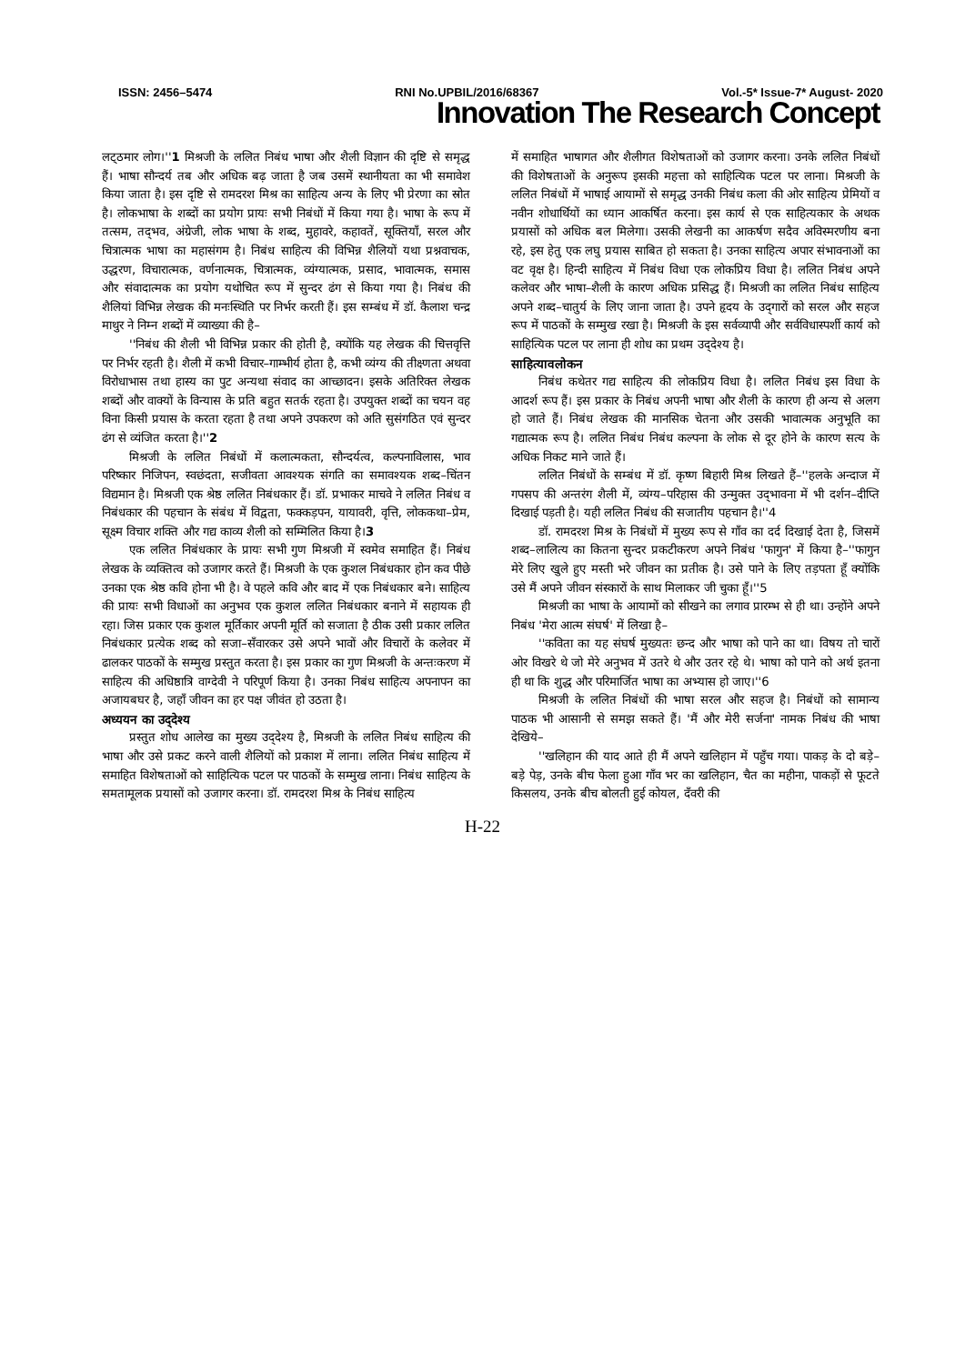ISSN: 2456–5474 RNI No.UPBIL/2016/68367 Vol.-5* Issue-7* August- 2020
Innovation The Research Concept
लट्‌ठमार लोग।''1 मिश्रजी के ललित निबंध भाषा और शैली विज्ञान की दृष्टि से समृद्ध हैं। भाषा सौन्दर्य तब और अधिक बढ़ जाता है जब उसमें स्थानीयता का भी समावेश किया जाता है। इस दृष्टि से रामदरश मिश्र का साहित्य अन्य के लिए भी प्रेरणा का स्रोत है। लोकभाषा के शब्दों का प्रयोग प्रायः सभी निबंधों में किया गया है। भाषा के रूप में तत्सम, तद्‌भव, अंग्रेजी, लोक भाषा के शब्द, मुहावरे, कहावतें, सूक्तियाँ, सरल और चित्रात्मक भाषा का महासंगम है। निबंध साहित्य की विभिन्न शैलियों यथा प्रश्नवाचक, उद्धरण, विचारात्मक, वर्णनात्मक, चित्रात्मक, व्यंग्यात्मक, प्रसाद, भावात्मक, समास और संवादात्मक का प्रयोग यथोचित रूप में सुन्दर ढंग से किया गया है। निबंध की शैलियां विभिन्न लेखक की मनःस्थिति पर निर्भर करती हैं। इस सम्बंध में डॉ. कैलाश चन्द्र माथुर ने निम्न शब्दों में व्याख्या की है–
''निबंध की शैली भी विभिन्न प्रकार की होती है, क्योंकि यह लेखक की चित्तवृत्ति पर निर्भर रहती है। शैली में कभी विचार–गाम्भीर्य होता है, कभी व्यंग्य की तीक्ष्णता अथवा विरोधाभास तथा हास्य का पुट अन्यथा संवाद का आच्छादन। इसके अतिरिक्त लेखक शब्दों और वाक्यों के विन्यास के प्रति बहुत सतर्क रहता है। उपयुक्त शब्दों का चयन वह विना किसी प्रयास के करता रहता है तथा अपने उपकरण को अति सुसंगठित एवं सुन्दर ढंग से व्यंजित करता है।''2
मिश्रजी के ललित निबंधों में कलात्मकता, सौन्दर्यत्व, कल्पनाविलास, भाव परिष्कार निजिपन, स्वछंदता, सजीवता आवश्यक संगति का समावश्यक शब्द–चिंतन विद्यमान है। मिश्रजी एक श्रेष्ठ ललित निबंधकार हैं। डॉ. प्रभाकर माचवे ने ललित निबंध व निबंधकार की पहचान के संबंध में विद्वता, फक्कड़पन, यायावरी, वृत्ति, लोककथा–प्रेम, सूक्ष्म विचार शक्ति और गद्य काव्य शैली को सम्मिलित किया है।3
एक ललित निबंधकार के प्रायः सभी गुण मिश्रजी में स्वमेव समाहित हैं। निबंध लेखक के व्यक्तित्व को उजागर करते हैं। मिश्रजी के एक कुशल निबंधकार होन कव पीछे उनका एक श्रेष्ठ कवि होना भी है। वे पहले कवि और बाद में एक निबंधकार बने। साहित्य की प्रायः सभी विधाओं का अनुभव एक कुशल ललित निबंधकार बनाने में सहायक ही रहा। जिस प्रकार एक कुशल मूर्तिकार अपनी मूर्ति को सजाता है ठीक उसी प्रकार ललित निबंधकार प्रत्येक शब्द को सजा–सँवारकर उसे अपने भावों और विचारों के कलेवर में ढालकर पाठकों के सम्मुख प्रस्तुत करता है। इस प्रकार का गुण मिश्रजी के अन्तःकरण में साहित्य की अधिष्ठात्रि वाग्देवी ने परिपूर्ण किया है। उनका निबंध साहित्य अपनापन का अजायबघर है, जहाँ जीवन का हर पक्ष जीवंत हो उठता है।
अध्ययन का उद्‌देश्य
प्रस्तुत शोध आलेख का मुख्य उद्‌देश्य है, मिश्रजी के ललित निबंध साहित्य की भाषा और उसे प्रकट करने वाली शैलियों को प्रकाश में लाना। ललित निबंध साहित्य में समाहित विशेषताओं को साहित्यिक पटल पर पाठकों के सम्मुख लाना। निबंध साहित्य के समतामूलक प्रयासों को उजागर करना। डॉ. रामदरश मिश्र के निबंध साहित्य
में समाहित भाषागत और शैलीगत विशेषताओं को उजागर करना। उनके ललित निबंधों की विशेषताओं के अनुरूप इसकी महत्ता को साहित्यिक पटल पर लाना। मिश्रजी के ललित निबंधों में भाषाई आयामों से समृद्ध उनकी निबंध कला की ओर साहित्य प्रेमियों व नवीन शोधार्थियों का ध्यान आकर्षित करना। इस कार्य से एक साहित्यकार के अथक प्रयासों को अधिक बल मिलेगा। उसकी लेखनी का आकर्षण सदैव अविस्मरणीय बना रहे, इस हेतु एक लघु प्रयास साबित हो सकता है। उनका साहित्य अपार संभावनाओं का वट वृक्ष है। हिन्दी साहित्य में निबंध विधा एक लोकप्रिय विधा है। ललित निबंध अपने कलेवर और भाषा–शैली के कारण अधिक प्रसिद्ध हैं। मिश्रजी का ललित निबंध साहित्य अपने शब्द–चातुर्य के लिए जाना जाता है। उपने हृदय के उद्‌गारों को सरल और सहज रूप में पाठकों के सम्मुख रखा है। मिश्रजी के इस सर्वव्यापी और सर्वविधास्पर्शी कार्य को साहित्यिक पटल पर लाना ही शोध का प्रथम उद्‌देश्य है।
साहित्यावलोकन
निबंध कथेतर गद्य साहित्य की लोकप्रिय विधा है। ललित निबंध इस विधा के आदर्श रूप हैं। इस प्रकार के निबंध अपनी भाषा और शैली के कारण ही अन्य से अलग हो जाते हैं। निबंध लेखक की मानसिक चेतना और उसकी भावात्मक अनुभूति का गद्यात्मक रूप है। ललित निबंध निबंध कल्पना के लोक से दूर होने के कारण सत्य के अधिक निकट माने जाते हैं।
ललित निबंधों के सम्बंध में डॉ. कृष्ण बिहारी मिश्र लिखते हैं–''हलके अन्दाज में गपसप की अन्तरंग शैली में, व्यंग्य–परिहास की उन्मुक्त उद्‌भावना में भी दर्शन–दीप्ति दिखाई पड़ती है। यही ललित निबंध की सजातीय पहचान है।''4
डॉ. रामदरश मिश्र के निबंधों में मुख्य रूप से गाँव का दर्द दिखाई देता है, जिसमें शब्द–लालित्य का कितना सुन्दर प्रकटीकरण अपने निबंध 'फागुन' में किया है–''फागुन मेरे लिए खुले हुए मस्ती भरे जीवन का प्रतीक है। उसे पाने के लिए तड़पता हूँ क्योंकि उसे मैं अपने जीवन संस्कारों के साथ मिलाकर जी चुका हूँ।''5
मिश्रजी का भाषा के आयामों को सीखने का लगाव प्रारम्भ से ही था। उन्होंने अपने निबंध 'मेरा आत्म संघर्ष' में लिखा है–
''कविता का यह संघर्ष मुख्यतः छन्द और भाषा को पाने का था। विषय तो चारों ओर विखरे थे जो मेरे अनुभव में उतरे थे और उतर रहे थे। भाषा को पाने को अर्थ इतना ही था कि शुद्ध और परिमार्जित भाषा का अभ्यास हो जाए।''6
मिश्रजी के ललित निबंधों की भाषा सरल और सहज है। निबंधों को सामान्य पाठक भी आसानी से समझ सकते हैं। 'मैं और मेरी सर्जना' नामक निबंध की भाषा देखिये–
''खलिहान की याद आते ही मैं अपने खलिहान में पहुँच गया। पाकड़ के दो बड़े–बड़े पेड़, उनके बीच फेला हुआ गाँव भर का खलिहान, चैत का महीना, पाकड़ों से फूटते किसलय, उनके बीच बोलती हुई कोयल, दँवरी की
H-22